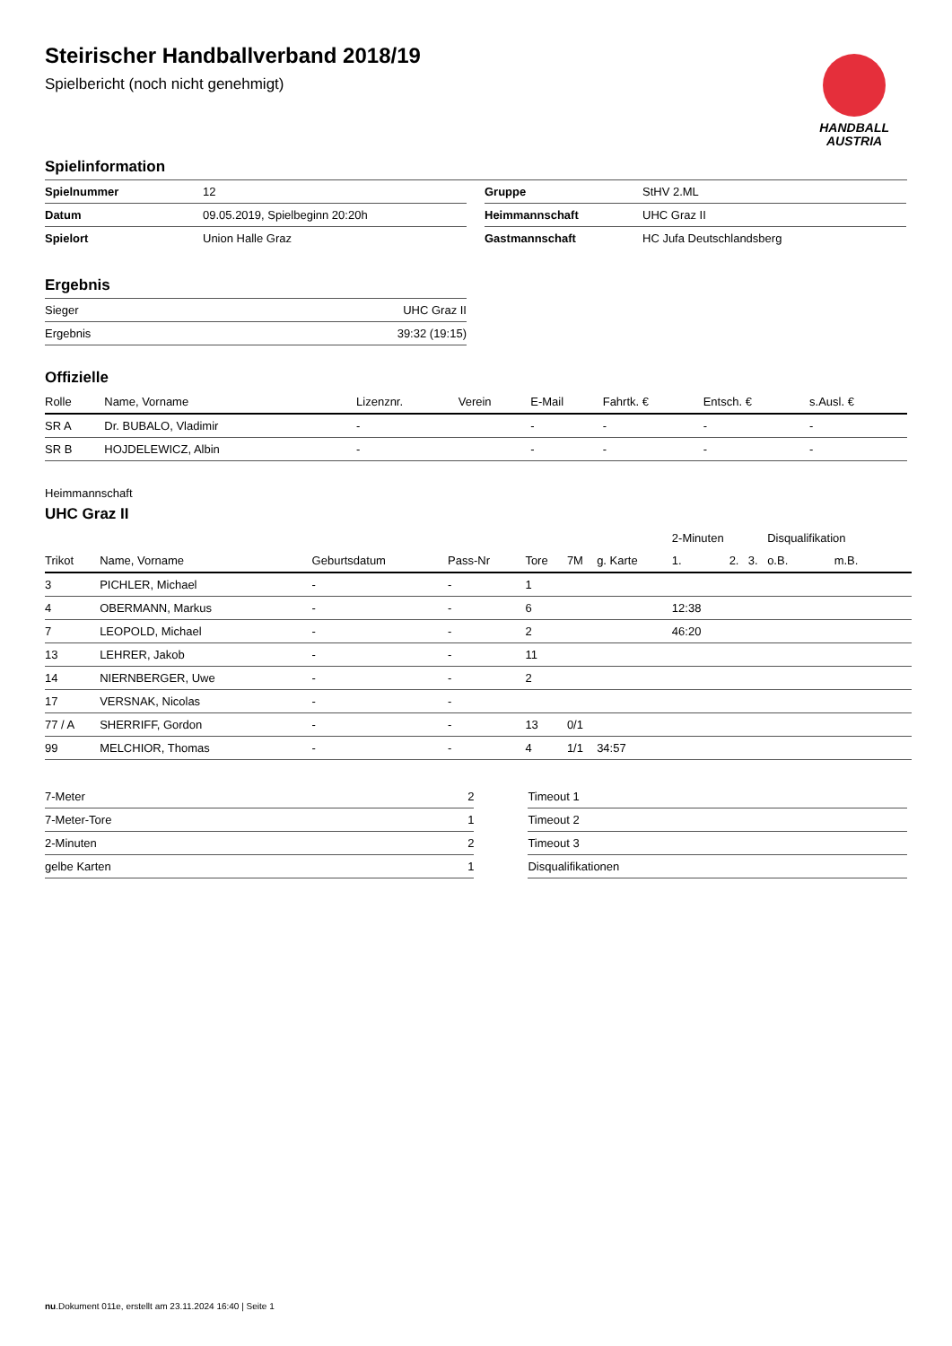HANDBALL
AUSTRIA
Steirischer Handballverband 2018/19
Spielbericht (noch nicht genehmigt)
Spielinformation
| Spielnummer | 12 |
| Datum | 09.05.2019, Spielbeginn 20:20h |
| Spielort | Union Halle Graz |
| Gruppe | StHV 2.ML |
| Heimmannschaft | UHC Graz II |
| Gastmannschaft | HC Jufa Deutschlandsberg |
Ergebnis
| Sieger | UHC Graz II |
| Ergebnis | 39:32 (19:15) |
Offizielle
| Rolle | Name, Vorname | Lizenznr. | Verein | E-Mail | Fahrtk. € | Entsch. € | s.Ausl. € |
| --- | --- | --- | --- | --- | --- | --- | --- |
| SR A | Dr. BUBALO, Vladimir | - | | - | - | - | - |
| SR B | HOJDELEWICZ, Albin | - | | - | - | - | - |
Heimmannschaft
UHC Graz II
| | | | | | | | 2-Minuten | | | Disqualifikation | |
| Trikot | Name, Vorname | Geburtsdatum | Pass-Nr | Tore | 7M | g. Karte | 1. | 2. | 3. | o.B. | m.B. |
| 3 | PICHLER, Michael | - | - | 1 | | | | | | | |
| 4 | OBERMANN, Markus | - | - | 6 | | | 12:38 | | | | |
| 7 | LEOPOLD, Michael | - | - | 2 | | | 46:20 | | | | |
| 13 | LEHRER, Jakob | - | - | 11 | | | | | | | |
| 14 | NIERNBERGER, Uwe | - | - | 2 | | | | | | | |
| 17 | VERSNAK, Nicolas | - | - | | | | | | | | |
| 77 / A | SHERRIFF, Gordon | - | - | 13 | 0/1 | | | | | | |
| 99 | MELCHIOR, Thomas | - | - | 4 | 1/1 | 34:57 | | | | | |
| 7-Meter | 2 |
| 7-Meter-Tore | 1 |
| 2-Minuten | 2 |
| gelbe Karten | 1 |
| Timeout 1 |
| Timeout 2 |
| Timeout 3 |
| Disqualifikationen |
nu.Dokument 011e, erstellt am 23.11.2024 16:40 | Seite 1